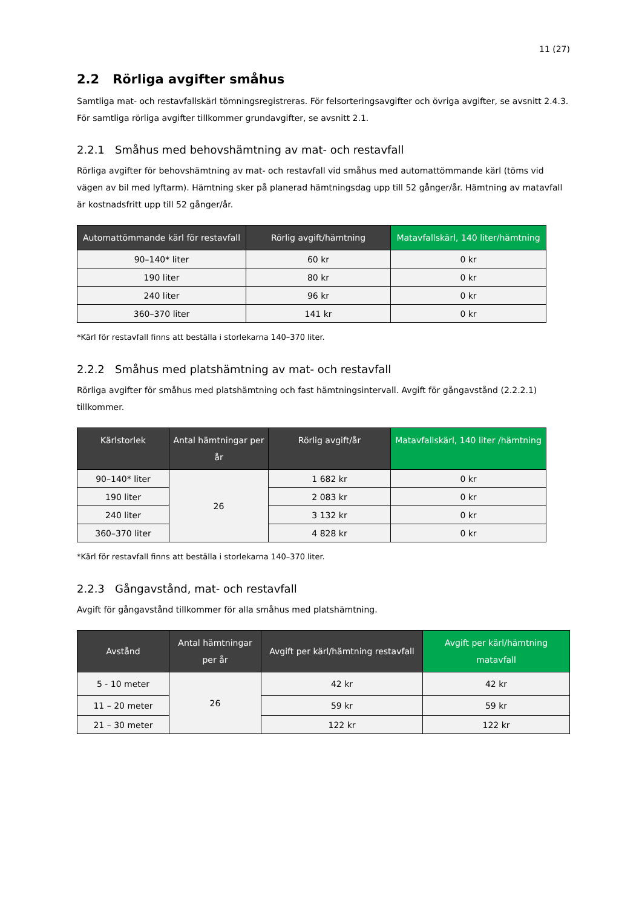11 (27)
2.2 Rörliga avgifter småhus
Samtliga mat- och restavfallskärl tömningsregistreras. För felsorteringsavgifter och övriga avgifter, se avsnitt 2.4.3. För samtliga rörliga avgifter tillkommer grundavgifter, se avsnitt 2.1.
2.2.1 Småhus med behovshämtning av mat- och restavfall
Rörliga avgifter för behovshämtning av mat- och restavfall vid småhus med automattömmande kärl (töms vid vägen av bil med lyftarm). Hämtning sker på planerad hämtningsdag upp till 52 gånger/år. Hämtning av matavfall är kostnadsfritt upp till 52 gånger/år.
| Automattömmande kärl för restavfall | Rörlig avgift/hämtning | Matavfallskärl, 140 liter/hämtning |
| --- | --- | --- |
| 90–140* liter | 60 kr | 0 kr |
| 190 liter | 80 kr | 0 kr |
| 240 liter | 96 kr | 0 kr |
| 360–370 liter | 141 kr | 0 kr |
*Kärl för restavfall finns att beställa i storlekarna 140–370 liter.
2.2.2 Småhus med platshämtning av mat- och restavfall
Rörliga avgifter för småhus med platshämtning och fast hämtningsintervall. Avgift för gångavstånd (2.2.2.1) tillkommer.
| Kärlstorlek | Antal hämtningar per år | Rörlig avgift/år | Matavfallskärl, 140 liter /hämtning |
| --- | --- | --- | --- |
| 90–140* liter | 26 | 1 682 kr | 0 kr |
| 190 liter | | 2 083 kr | 0 kr |
| 240 liter | | 3 132 kr | 0 kr |
| 360–370 liter | | 4 828 kr | 0 kr |
*Kärl för restavfall finns att beställa i storlekarna 140–370 liter.
2.2.3 Gångavstånd, mat- och restavfall
Avgift för gångavstånd tillkommer för alla småhus med platshämtning.
| Avstånd | Antal hämtningar per år | Avgift per kärl/hämtning restavfall | Avgift per kärl/hämtning matavfall |
| --- | --- | --- | --- |
| 5 - 10 meter | 26 | 42 kr | 42 kr |
| 11 – 20 meter | | 59 kr | 59 kr |
| 21 – 30 meter | | 122 kr | 122 kr |